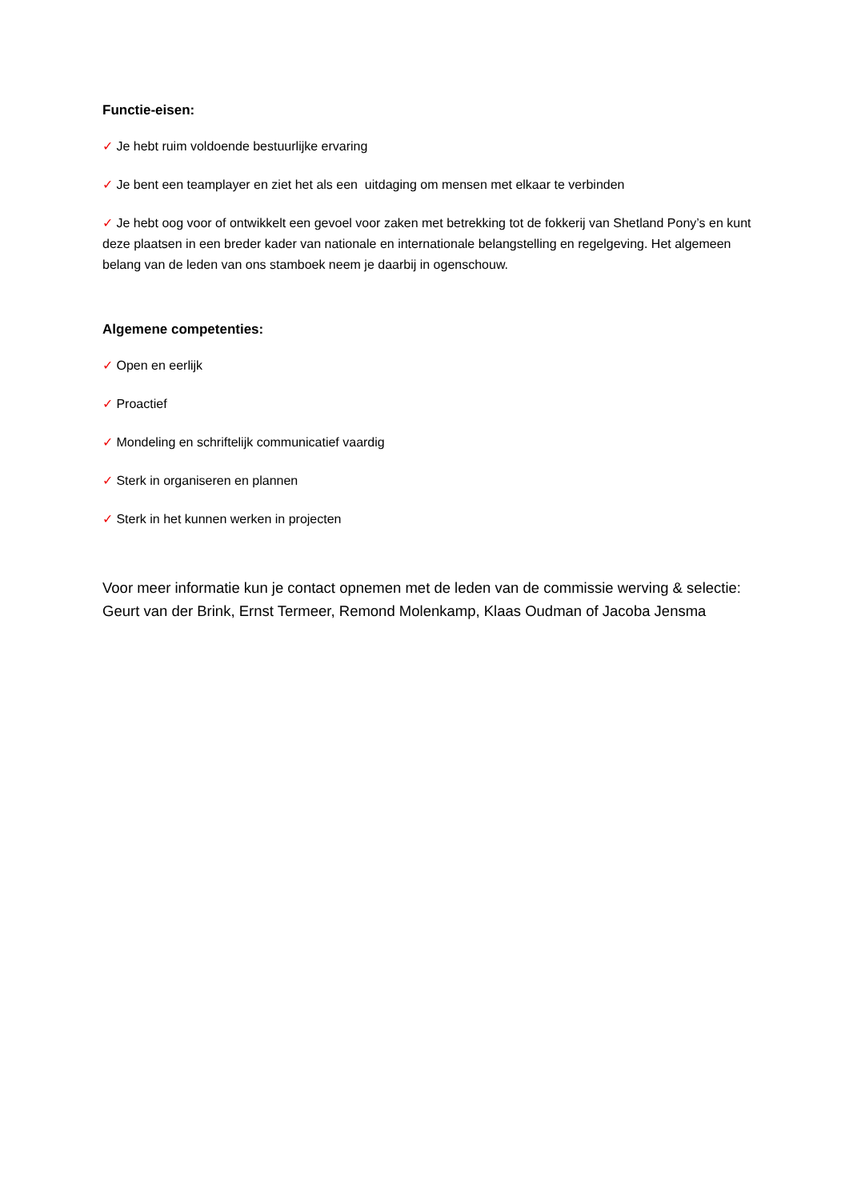Functie-eisen:
✓ Je hebt ruim voldoende bestuurlijke ervaring
✓ Je bent een teamplayer en ziet het als een uitdaging om mensen met elkaar te verbinden
✓ Je hebt oog voor of ontwikkelt een gevoel voor zaken met betrekking tot de fokkerij van Shetland Pony’s en kunt deze plaatsen in een breder kader van nationale en internationale belangstelling en regelgeving. Het algemeen belang van de leden van ons stamboek neem je daarbij in ogenschouw.
Algemene competenties:
✓ Open en eerlijk
✓ Proactief
✓ Mondeling en schriftelijk communicatief vaardig
✓ Sterk in organiseren en plannen
✓ Sterk in het kunnen werken in projecten
Voor meer informatie kun je contact opnemen met de leden van de commissie werving & selectie: Geurt van der Brink, Ernst Termeer, Remond Molenkamp, Klaas Oudman of Jacoba Jensma